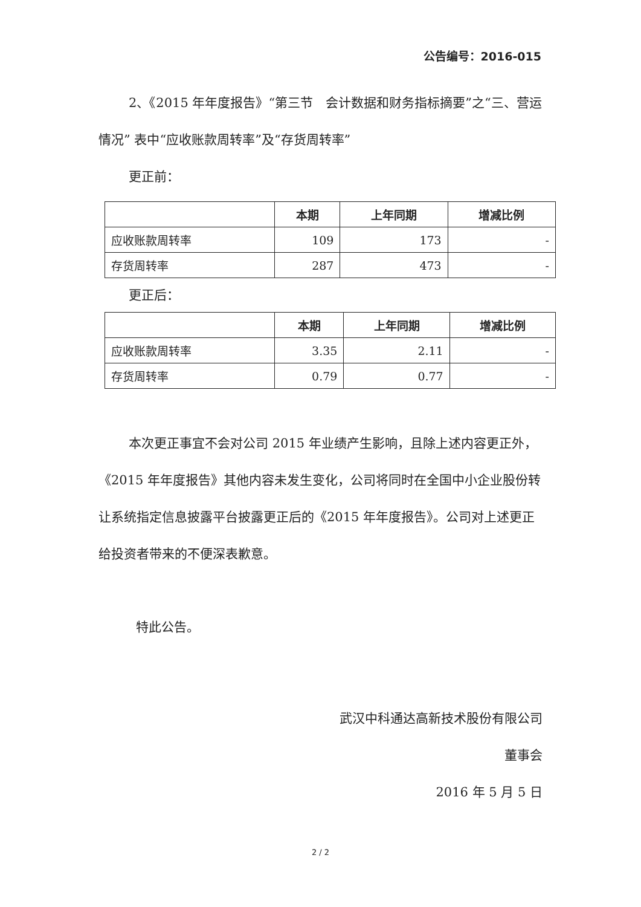公告编号：2016-015
2、《2015 年年度报告》“第三节　会计数据和财务指标摘要”之“三、营运情况” 表中“应收账款周转率”及“存货周转率”
更正前：
| | 本期 | 上年同期 | 增减比例 |
| --- | --- | --- | --- |
| 应收账款周转率 | 109 | 173 | - |
| 存货周转率 | 287 | 473 | - |
更正后：
| | 本期 | 上年同期 | 增减比例 |
| --- | --- | --- | --- |
| 应收账款周转率 | 3.35 | 2.11 | - |
| 存货周转率 | 0.79 | 0.77 | - |
本次更正事宜不会对公司 2015 年业绩产生影响，且除上述内容更正外，《2015 年年度报告》其他内容未发生变化，公司将同时在全国中小企业股份转让系统指定信息披露平台披露更正后的《2015 年年度报告》。公司对上述更正给投资者带来的不便深表歉意。
特此公告。
武汉中科通达高新技术股份有限公司
董事会
2016 年 5 月 5 日
2 / 2